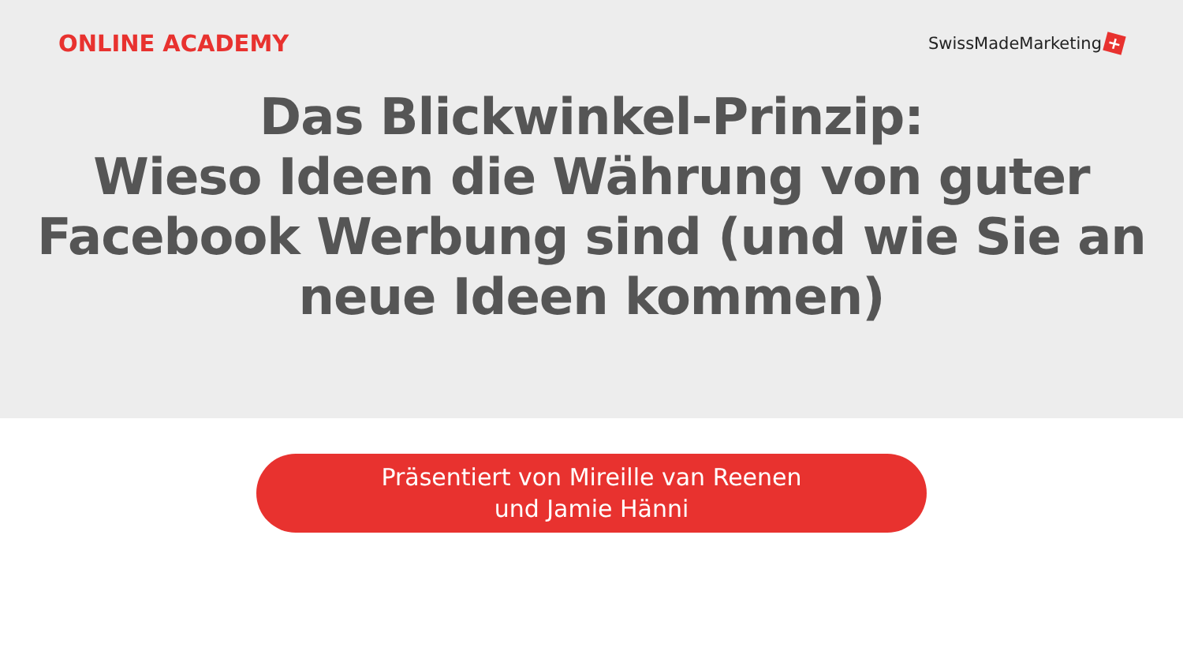ONLINE ACADEMY
SwissMadeMarketing +
Das Blickwinkel-Prinzip:
Wieso Ideen die Währung von guter Facebook Werbung sind (und wie Sie an neue Ideen kommen)
Präsentiert von Mireille van Reenen
und Jamie Hänni